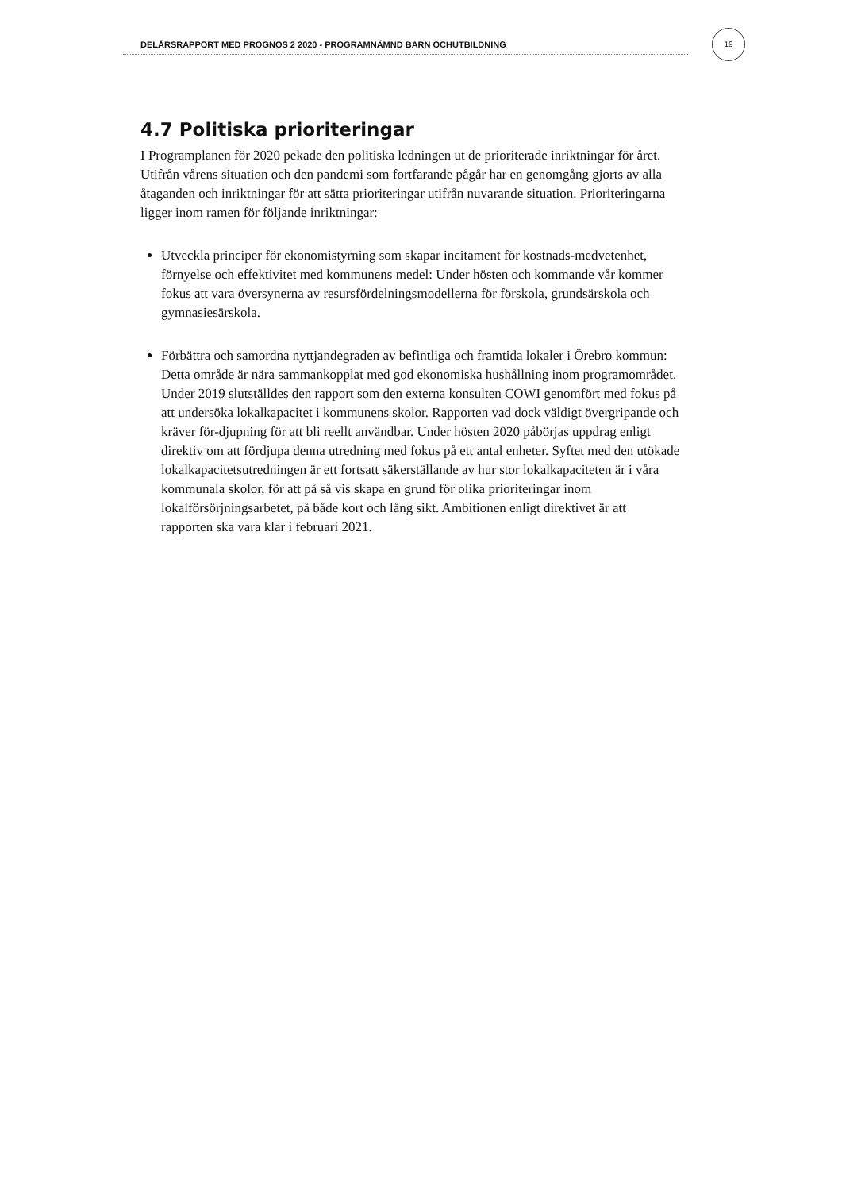DELÅRSRAPPORT MED PROGNOS 2 2020 - PROGRAMNÄMND BARN OCHUTBILDNING
19
4.7 Politiska prioriteringar
I Programplanen för 2020 pekade den politiska ledningen ut de prioriterade inriktningar för året. Utifrån vårens situation och den pandemi som fortfarande pågår har en genomgång gjorts av alla åtaganden och inriktningar för att sätta prioriteringar utifrån nuvarande situation. Prioriteringarna ligger inom ramen för följande inriktningar:
Utveckla principer för ekonomistyrning som skapar incitament för kostnads-medvetenhet, förnyelse och effektivitet med kommunens medel: Under hösten och kommande vår kommer fokus att vara översynerna av resursfördelningsmodellerna för förskola, grundsärskola och gymnasiesärskola.
Förbättra och samordna nyttjandegraden av befintliga och framtida lokaler i Örebro kommun: Detta område är nära sammankopplat med god ekonomiska hushållning inom programområdet. Under 2019 slutställdes den rapport som den externa konsulten COWI genomfört med fokus på att undersöka lokalkapacitet i kommunens skolor. Rapporten vad dock väldigt övergripande och kräver för-djupning för att bli reellt användbar. Under hösten 2020 påbörjas uppdrag enligt direktiv om att fördjupa denna utredning med fokus på ett antal enheter. Syftet med den utökade lokalkapacitetsutredningen är ett fortsatt säkerställande av hur stor lokalkapaciteten är i våra kommunala skolor, för att på så vis skapa en grund för olika prioriteringar inom lokalförsörjningsarbetet, på både kort och lång sikt. Ambitionen enligt direktivet är att rapporten ska vara klar i februari 2021.